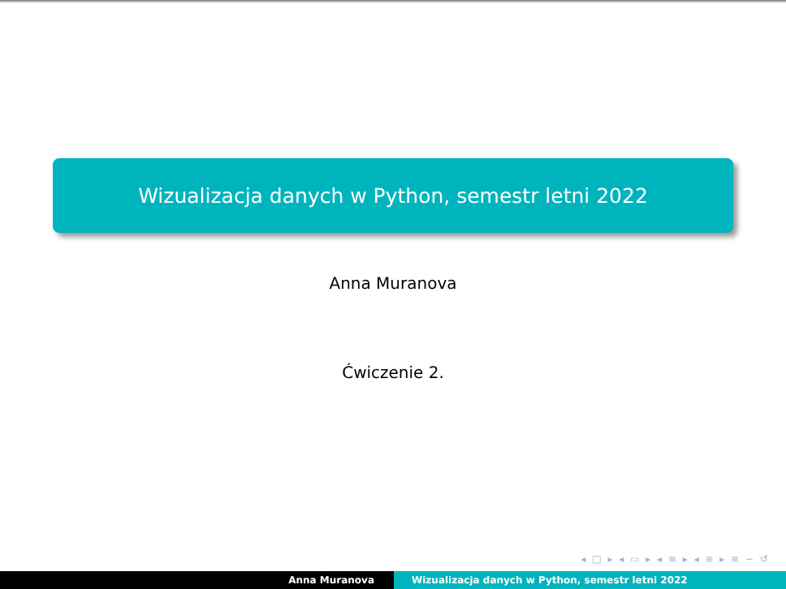Wizualizacja danych w Python, semestr letni 2022
Anna Muranova
Ćwiczenie 2.
◂ □ ▸ ◂ ▭ ▸ ◂ ≡ ▸ ◂ ≡ ▸ ≡ ∽ ↺
Anna Muranova Wizualizacja danych w Python, semestr letni 2022